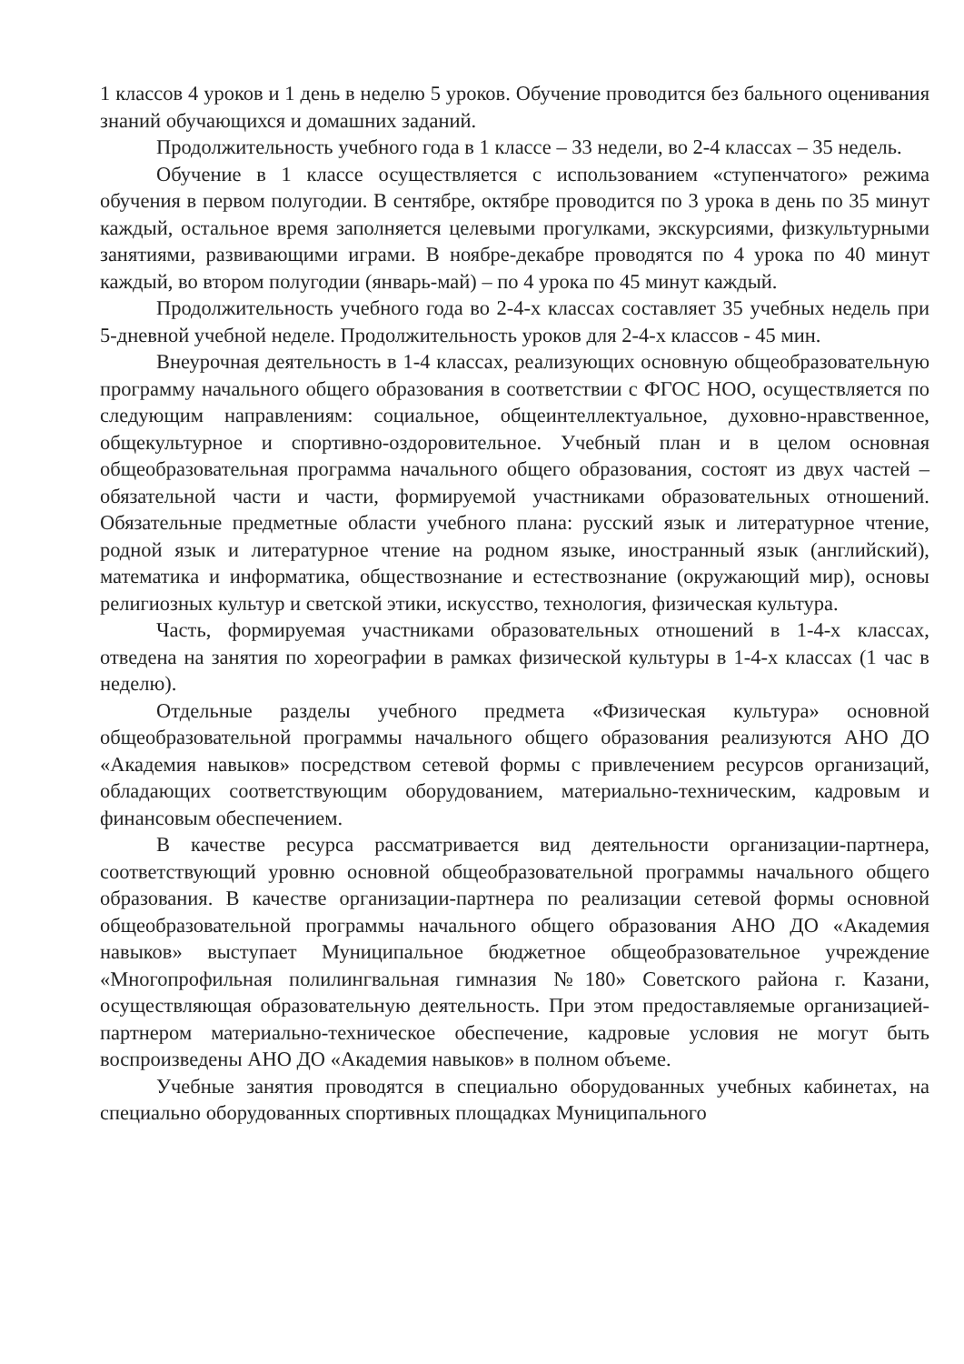1 классов 4 уроков и 1 день в неделю 5 уроков. Обучение проводится без бального оценивания знаний обучающихся и домашних заданий.
Продолжительность учебного года в 1 классе – 33 недели, во 2-4 классах – 35 недель.
Обучение в 1 классе осуществляется с использованием «ступенчатого» режима обучения в первом полугодии. В сентябре, октябре проводится по 3 урока в день по 35 минут каждый, остальное время заполняется целевыми прогулками, экскурсиями, физкультурными занятиями, развивающими играми. В ноябре-декабре проводятся по 4 урока по 40 минут каждый, во втором полугодии (январь-май) – по 4 урока по 45 минут каждый.
Продолжительность учебного года во 2-4-х классах составляет 35 учебных недель при 5-дневной учебной неделе. Продолжительность уроков для 2-4-х классов - 45 мин.
Внеурочная деятельность в 1-4 классах, реализующих основную общеобразовательную программу начального общего образования в соответствии с ФГОС НОО, осуществляется по следующим направлениям: социальное, общеинтеллектуальное, духовно-нравственное, общекультурное и спортивно-оздоровительное. Учебный план и в целом основная общеобразовательная программа начального общего образования, состоят из двух частей – обязательной части и части, формируемой участниками образовательных отношений. Обязательные предметные области учебного плана: русский язык и литературное чтение, родной язык и литературное чтение на родном языке, иностранный язык (английский), математика и информатика, обществознание и естествознание (окружающий мир), основы религиозных культур и светской этики, искусство, технология, физическая культура.
Часть, формируемая участниками образовательных отношений в 1-4-х классах, отведена на занятия по хореографии в рамках физической культуры в 1-4-х классах (1 час в неделю).
Отдельные разделы учебного предмета «Физическая культура» основной общеобразовательной программы начального общего образования реализуются АНО ДО «Академия навыков» посредством сетевой формы с привлечением ресурсов организаций, обладающих соответствующим оборудованием, материально-техническим, кадровым и финансовым обеспечением.
В качестве ресурса рассматривается вид деятельности организации-партнера, соответствующий уровню основной общеобразовательной программы начального общего образования. В качестве организации-партнера по реализации сетевой формы основной общеобразовательной программы начального общего образования АНО ДО «Академия навыков» выступает Муниципальное бюджетное общеобразовательное учреждение «Многопрофильная полилингвальная гимназия №180» Советского района г. Казани, осуществляющая образовательную деятельность. При этом предоставляемые организацией-партнером материально-техническое обеспечение, кадровые условия не могут быть воспроизведены АНО ДО «Академия навыков» в полном объеме.
Учебные занятия проводятся в специально оборудованных учебных кабинетах, на специально оборудованных спортивных площадках Муниципального